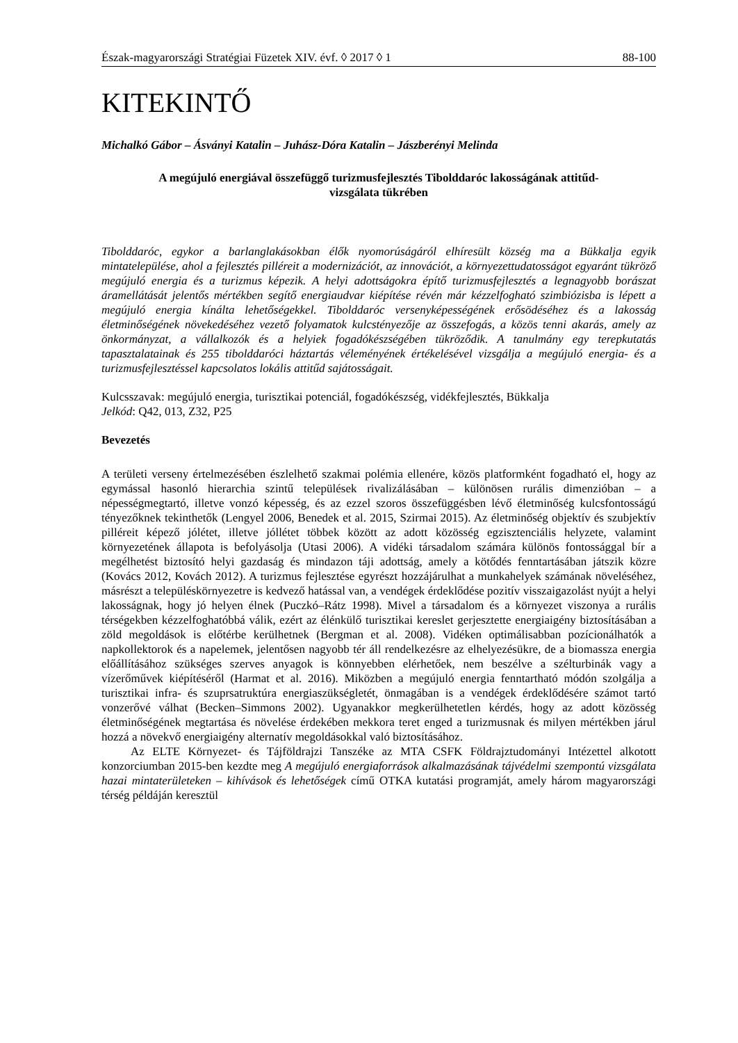Észak-magyarországi Stratégiai Füzetek XIV. évf. ◊ 2017 ◊ 1 88-100
KITEKINTŐ
Michalkó Gábor – Ásványi Katalin – Juhász-Dóra Katalin – Jászberényi Melinda
A megújuló energiával összefüggő turizmusfejlesztés Tibolddaróc lakosságának attitűd-
vizsgálata tükrében
Tibolddaróc, egykor a barlanglakásokban élők nyomorúságáról elhíresült község ma a Bükkalja egyik mintatelepülése, ahol a fejlesztés pilléreit a modernizációt, az innovációt, a környezettudatosságot egyaránt tükröző megújuló energia és a turizmus képezik. A helyi adottságokra építő turizmusfejlesztés a legnagyobb borászat áramellátását jelentős mértékben segítő energiaudvar kiépítése révén már kézzelfogható szimbiózisba is lépett a megújuló energia kínálta lehetőségekkel. Tibolddaróc versenyképességének erősödéséhez és a lakosság életminőségének növekedéséhez vezető folyamatok kulcstényezője az összefogás, a közös tenni akarás, amely az önkormányzat, a vállalkozók és a helyiek fogadókészségében tükröződik. A tanulmány egy terepkutatás tapasztalatainak és 255 tibolddaróci háztartás véleményének értékelésével vizsgálja a megújuló energia- és a turizmusfejlesztéssel kapcsolatos lokális attitűd sajátosságait.
Kulcsszavak: megújuló energia, turisztikai potenciál, fogadókészség, vidékfejlesztés, Bükkalja
Jelkód: Q42, 013, Z32, P25
Bevezetés
A területi verseny értelmezésében észlelhető szakmai polémia ellenére, közös platformként fogadható el, hogy az egymással hasonló hierarchia szintű települések rivalizálásában – különösen rurális dimenzióban – a népességmegtartó, illetve vonzó képesség, és az ezzel szoros összefüggésben lévő életminőség kulcsfontosságú tényezőknek tekinthetők (Lengyel 2006, Benedek et al. 2015, Szirmai 2015). Az életminőség objektív és szubjektív pilléreit képező jólétet, illetve jóllétet többek között az adott közösség egzisztenciális helyzete, valamint környezetének állapota is befolyásolja (Utasi 2006). A vidéki társadalom számára különös fontossággal bír a megélhetést biztosító helyi gazdaság és mindazon táji adottság, amely a kötődés fenntartásában játszik közre (Kovács 2012, Kovách 2012). A turizmus fejlesztése egyrészt hozzájárulhat a munkahelyek számának növeléséhez, másrészt a településkörnyezetre is kedvező hatással van, a vendégek érdeklődése pozitív visszaigazolást nyújt a helyi lakosságnak, hogy jó helyen élnek (Puczkó–Rátz 1998). Mivel a társadalom és a környezet viszonya a rurális térségekben kézzelfoghatóbbá válik, ezért az élénkülő turisztikai kereslet gerjesztette energiaigény biztosításában a zöld megoldások is előtérbe kerülhetnek (Bergman et al. 2008). Vidéken optimálisabban pozícionálhatók a napkollektorok és a napelemek, jelentősen nagyobb tér áll rendelkezésre az elhelyezésükre, de a biomassza energia előállításához szükséges szerves anyagok is könnyebben elérhetőek, nem beszélve a szélturbinák vagy a vízerőművek kiépítéséről (Harmat et al. 2016). Miközben a megújuló energia fenntartható módón szolgálja a turisztikai infra- és szuprsatruktúra energiaszükségletét, önmagában is a vendégek érdeklődésére számot tartó vonzerővé válhat (Becken–Simmons 2002). Ugyanakkor megkerülhetetlen kérdés, hogy az adott közösség életminőségének megtartása és növelése érdekében mekkora teret enged a turizmusnak és milyen mértékben járul hozzá a növekvő energiaigény alternatív megoldásokkal való biztosításához.
Az ELTE Környezet- és Tájföldrajzi Tanszéke az MTA CSFK Földrajztudományi Intézettel alkotott konzorciumban 2015-ben kezdte meg A megújuló energiaforrások alkalmazásának tájvédelmi szempontú vizsgálata hazai mintaterületeken – kihívások és lehetőségek című OTKA kutatási programját, amely három magyarországi térség példáján keresztül